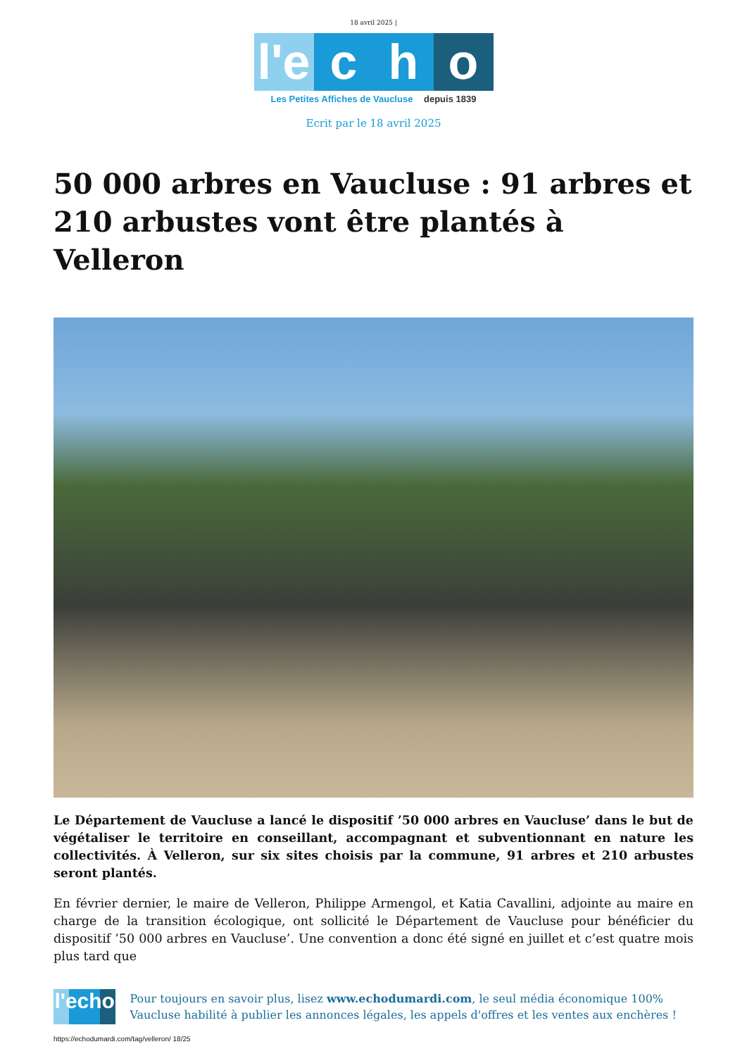18 avril 2025 |
l'e
c h o
Les Petites Affiches de Vaucluse depuis 1839
Ecrit par le 18 avril 2025
50 000 arbres en Vaucluse : 91 arbres et 210 arbustes vont être plantés à Velleron
Le Département de Vaucluse a lancé le dispositif ’50 000 arbres en Vaucluse’ dans le but de végétaliser le territoire en conseillant, accompagnant et subventionnant en nature les collectivités. À Velleron, sur six sites choisis par la commune, 91 arbres et 210 arbustes seront plantés.
En février dernier, le maire de Velleron, Philippe Armengol, et Katia Cavallini, adjointe au maire en charge de la transition écologique, ont sollicité le Département de Vaucluse pour bénéficier du dispositif ’50 000 arbres en Vaucluse’. Une convention a donc été signé en juillet et c’est quatre mois plus tard que
l'echo
Pour toujours en savoir plus, lisez www.echodumardi.com, le seul média économique 100% Vaucluse habilité à publier les annonces légales, les appels d'offres et les ventes aux enchères !
https://echodumardi.com/tag/velleron/ 18/25